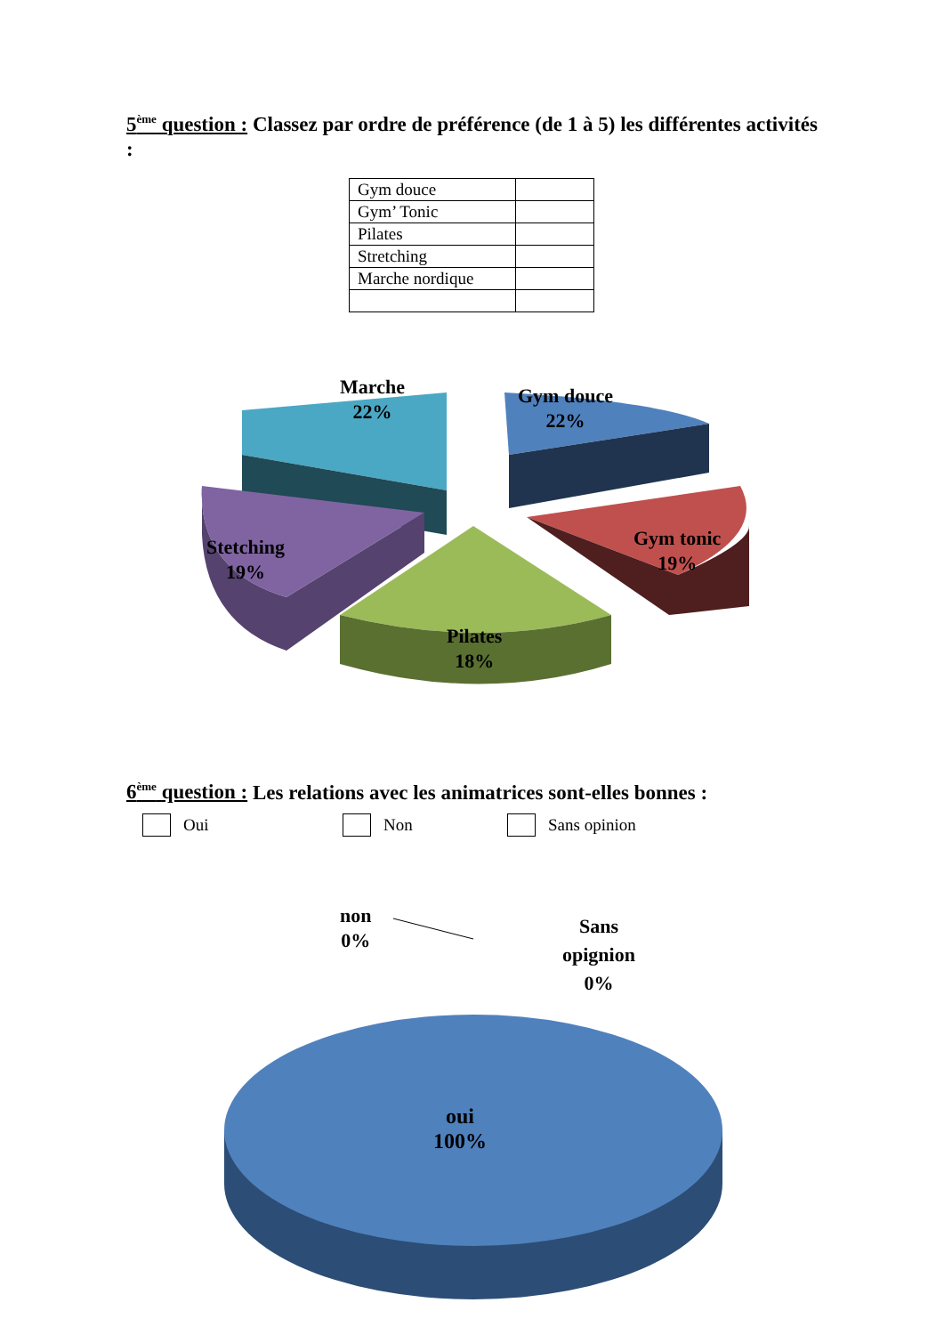5<sup>ème</sup> question : Classez par ordre de préférence (de 1 à 5) les différentes activités :
| Gym douce | |
| Gym’ Tonic | |
| Pilates | |
| Stretching | |
| Marche nordique | |
Marche
22%
Gym douce
22%
Gym tonic
19%
Stetching
19%
Pilates
18%
6<sup>ème</sup> question : Les relations avec les animatrices sont-elles bonnes :
Oui Non Sans opinion
non
0%
Sans
opignion
0%
oui
100%